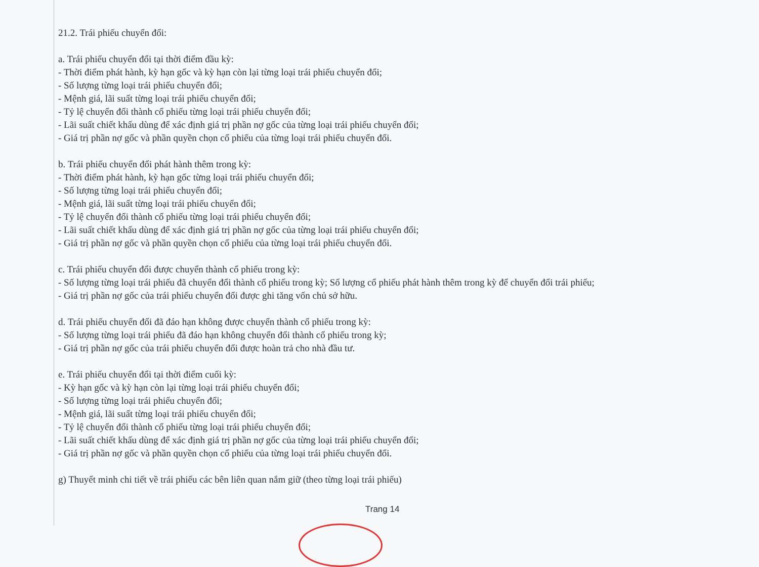21.2. Trái phiếu chuyển đổi:
a. Trái phiếu chuyển đổi tại thời điểm đầu kỳ:
- Thời điểm phát hành, kỳ hạn gốc và kỳ hạn còn lại từng loại trái phiếu chuyển đổi;
- Số lượng từng loại trái phiếu chuyển đổi;
- Mệnh giá, lãi suất từng loại trái phiếu chuyển đổi;
- Tỷ lệ chuyển đổi thành cổ phiếu từng loại trái phiếu chuyển đổi;
- Lãi suất chiết khấu dùng để xác định giá trị phần nợ gốc của từng loại trái phiếu chuyển đổi;
- Giá trị phần nợ gốc và phần quyền chọn cổ phiếu của từng loại trái phiếu chuyển đổi.
b. Trái phiếu chuyển đổi phát hành thêm trong kỳ:
- Thời điểm phát hành, kỳ hạn gốc từng loại trái phiếu chuyển đổi;
- Số lượng từng loại trái phiếu chuyển đổi;
- Mệnh giá, lãi suất từng loại trái phiếu chuyển đổi;
- Tỷ lệ chuyển đổi thành cổ phiếu từng loại trái phiếu chuyển đổi;
- Lãi suất chiết khấu dùng để xác định giá trị phần nợ gốc của từng loại trái phiếu chuyển đổi;
- Giá trị phần nợ gốc và phần quyền chọn cổ phiếu của từng loại trái phiếu chuyển đổi.
c. Trái phiếu chuyển đổi được chuyển thành cổ phiếu trong kỳ:
- Số lượng từng loại trái phiếu đã chuyển đổi thành cổ phiếu trong kỳ; Số lượng cổ phiếu phát hành thêm trong kỳ để chuyển đổi trái phiếu;
- Giá trị phần nợ gốc của trái phiếu chuyển đổi được ghi tăng vốn chủ sở hữu.
d. Trái phiếu chuyển đổi đã đáo hạn không được chuyển thành cổ phiếu trong kỳ:
- Số lượng từng loại trái phiếu đã đáo hạn không chuyển đổi thành cổ phiếu trong kỳ;
- Giá trị phần nợ gốc của trái phiếu chuyển đổi được hoàn trả cho nhà đầu tư.
e. Trái phiếu chuyển đổi tại thời điểm cuối kỳ:
- Kỳ hạn gốc và kỳ hạn còn lại từng loại trái phiếu chuyển đổi;
- Số lượng từng loại trái phiếu chuyển đổi;
- Mệnh giá, lãi suất từng loại trái phiếu chuyển đổi;
- Tỷ lệ chuyển đổi thành cổ phiếu từng loại trái phiếu chuyển đổi;
- Lãi suất chiết khấu dùng để xác định giá trị phần nợ gốc của từng loại trái phiếu chuyển đổi;
- Giá trị phần nợ gốc và phần quyền chọn cổ phiếu của từng loại trái phiếu chuyển đổi.
g) Thuyết minh chi tiết về trái phiếu các bên liên quan nắm giữ (theo từng loại trái phiếu)
Trang 14